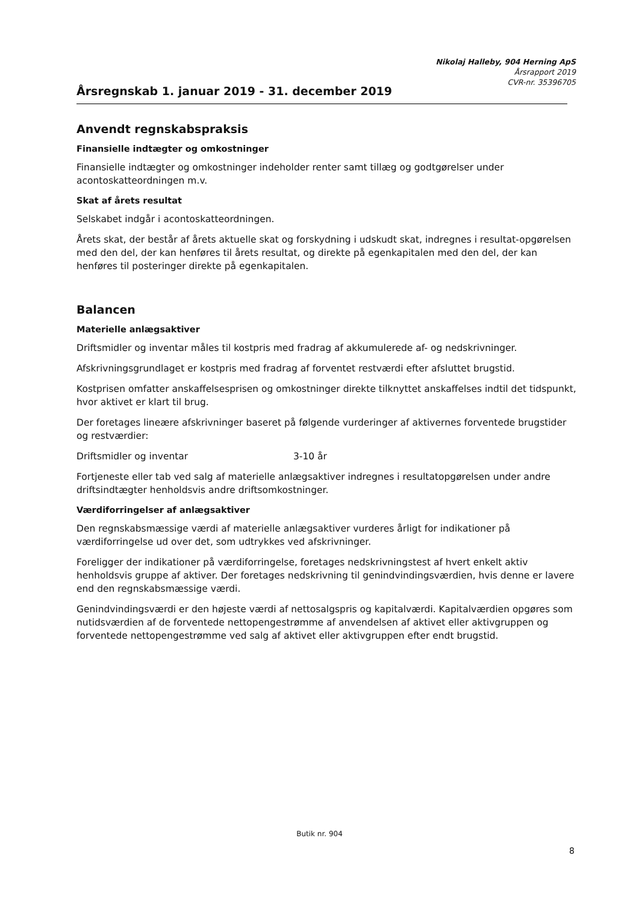Nikolaj Halleby, 904 Herning ApS
Årsrapport 2019
CVR-nr. 35396705
Årsregnskab 1. januar 2019 - 31. december 2019
Anvendt regnskabspraksis
Finansielle indtægter og omkostninger
Finansielle indtægter og omkostninger indeholder renter samt tillæg og godtgørelser under acontoskatteordningen m.v.
Skat af årets resultat
Selskabet indgår i acontoskatteordningen.
Årets skat, der består af årets aktuelle skat og forskydning i udskudt skat, indregnes i resultat-opgørelsen med den del, der kan henføres til årets resultat, og direkte på egenkapitalen med den del, der kan henføres til posteringer direkte på egenkapitalen.
Balancen
Materielle anlægsaktiver
Driftsmidler og inventar måles til kostpris med fradrag af akkumulerede af- og nedskrivninger.
Afskrivningsgrundlaget er kostpris med fradrag af forventet restværdi efter afsluttet brugstid.
Kostprisen omfatter anskaffelsesprisen og omkostninger direkte tilknyttet anskaffelses indtil det tidspunkt, hvor aktivet er klart til brug.
Der foretages lineære afskrivninger baseret på følgende vurderinger af aktivernes forventede brugstider og restværdier:
Driftsmidler og inventar 3-10 år
Fortjeneste eller tab ved salg af materielle anlægsaktiver indregnes i resultatopgørelsen under andre driftsindtægter henholdsvis andre driftsomkostninger.
Værdiforringelser af anlægsaktiver
Den regnskabsmæssige værdi af materielle anlægsaktiver vurderes årligt for indikationer på værdiforringelse ud over det, som udtrykkes ved afskrivninger.
Foreligger der indikationer på værdiforringelse, foretages nedskrivningstest af hvert enkelt aktiv henholdsvis gruppe af aktiver. Der foretages nedskrivning til genindvindingsværdien, hvis denne er lavere end den regnskabsmæssige værdi.
Genindvindingsværdi er den højeste værdi af nettosalgspris og kapitalværdi. Kapitalværdien opgøres som nutidsværdien af de forventede nettopengestrømme af anvendelsen af aktivet eller aktivgruppen og forventede nettopengestrømme ved salg af aktivet eller aktivgruppen efter endt brugstid.
Butik nr. 904
8